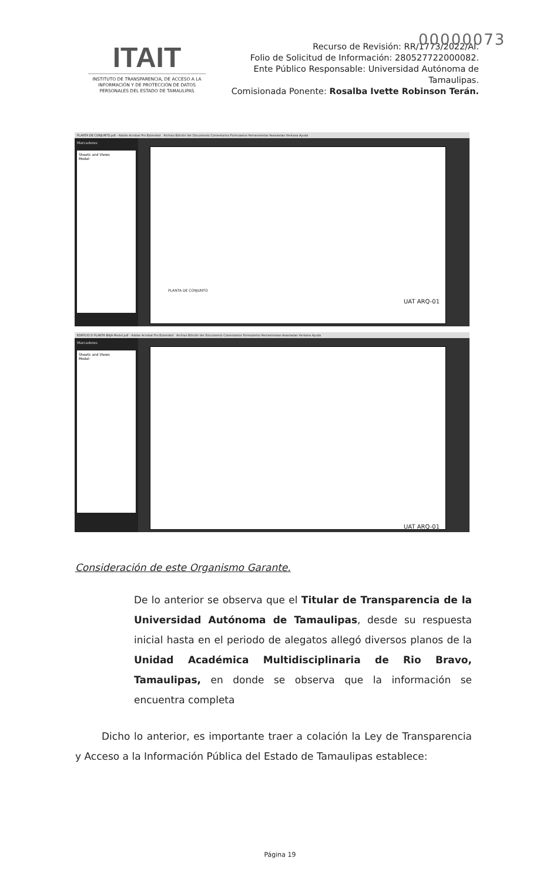00000073
ITAIT
INSTITUTO DE TRANSPARENCIA, DE ACCESO A LA INFORMACIÓN Y DE PROTECCIÓN DE DATOS PERSONALES DEL ESTADO DE TAMAULIPAS
Recurso de Revisión: RR/1773/2022/AI.
Folio de Solicitud de Información: 280527722000082.
Ente Público Responsable: Universidad Autónoma de Tamaulipas.
Comisionada Ponente: Rosalba Ivette Robinson Terán.
PLANTA DE CONJUNTO.pdf - Adobe Acrobat Pro Extended Archivo Edición Ver Documento Comentarios Formularios Herramientas Avanzadas Ventana Ayuda
Marcadores
Sheets and Views
Model
PLANTA DE CONJUNTO
UAT ARQ-01
EDIFICIO D PLANTA BAJA-Model.pdf - Adobe Acrobat Pro Extended Archivo Edición Ver Documento Comentarios Formularios Herramientas Avanzadas Ventana Ayuda
Marcadores
Sheets and Views
Model
UAT ARQ-01
Consideración de este Organismo Garante.
De lo anterior se observa que el Titular de Transparencia de la Universidad Autónoma de Tamaulipas, desde su respuesta inicial hasta en el periodo de alegatos allegó diversos planos de la Unidad Académica Multidisciplinaria de Rio Bravo, Tamaulipas, en donde se observa que la información se encuentra completa
Dicho lo anterior, es importante traer a colación la Ley de Transparencia y Acceso a la Información Pública del Estado de Tamaulipas establece:
Página 19